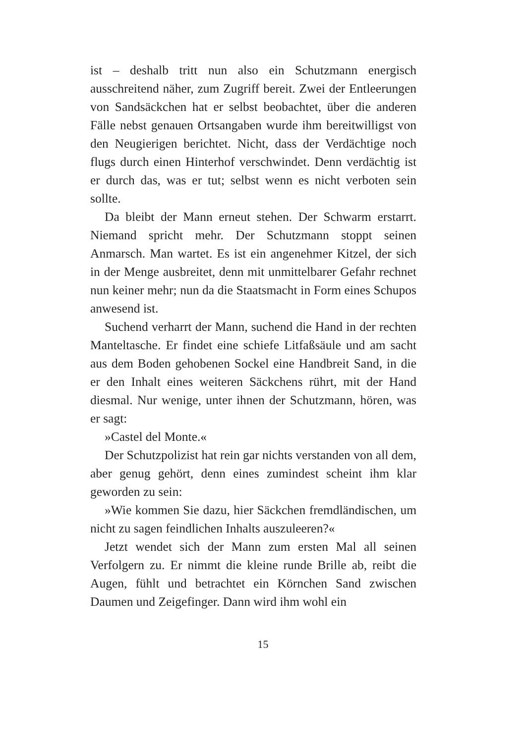ist – deshalb tritt nun also ein Schutzmann energisch ausschreitend näher, zum Zugriff bereit. Zwei der Entleerungen von Sandsäckchen hat er selbst beobachtet, über die anderen Fälle nebst genauen Ortsangaben wurde ihm bereitwilligst von den Neugierigen berichtet. Nicht, dass der Verdächtige noch flugs durch einen Hinterhof verschwindet. Denn verdächtig ist er durch das, was er tut; selbst wenn es nicht verboten sein sollte.
Da bleibt der Mann erneut stehen. Der Schwarm erstarrt. Niemand spricht mehr. Der Schutzmann stoppt seinen Anmarsch. Man wartet. Es ist ein angenehmer Kitzel, der sich in der Menge ausbreitet, denn mit unmittelbarer Gefahr rechnet nun keiner mehr; nun da die Staatsmacht in Form eines Schupos anwesend ist.
Suchend verharrt der Mann, suchend die Hand in der rechten Manteltasche. Er findet eine schiefe Litfaßsäule und am sacht aus dem Boden gehobenen Sockel eine Handbreit Sand, in die er den Inhalt eines weiteren Säckchens rührt, mit der Hand diesmal. Nur wenige, unter ihnen der Schutzmann, hören, was er sagt:
»Castel del Monte.«
Der Schutzpolizist hat rein gar nichts verstanden von all dem, aber genug gehört, denn eines zumindest scheint ihm klar geworden zu sein:
»Wie kommen Sie dazu, hier Säckchen fremdländischen, um nicht zu sagen feindlichen Inhalts auszuleeren?«
Jetzt wendet sich der Mann zum ersten Mal all seinen Verfolgern zu. Er nimmt die kleine runde Brille ab, reibt die Augen, fühlt und betrachtet ein Körnchen Sand zwischen Daumen und Zeigefinger. Dann wird ihm wohl ein
15